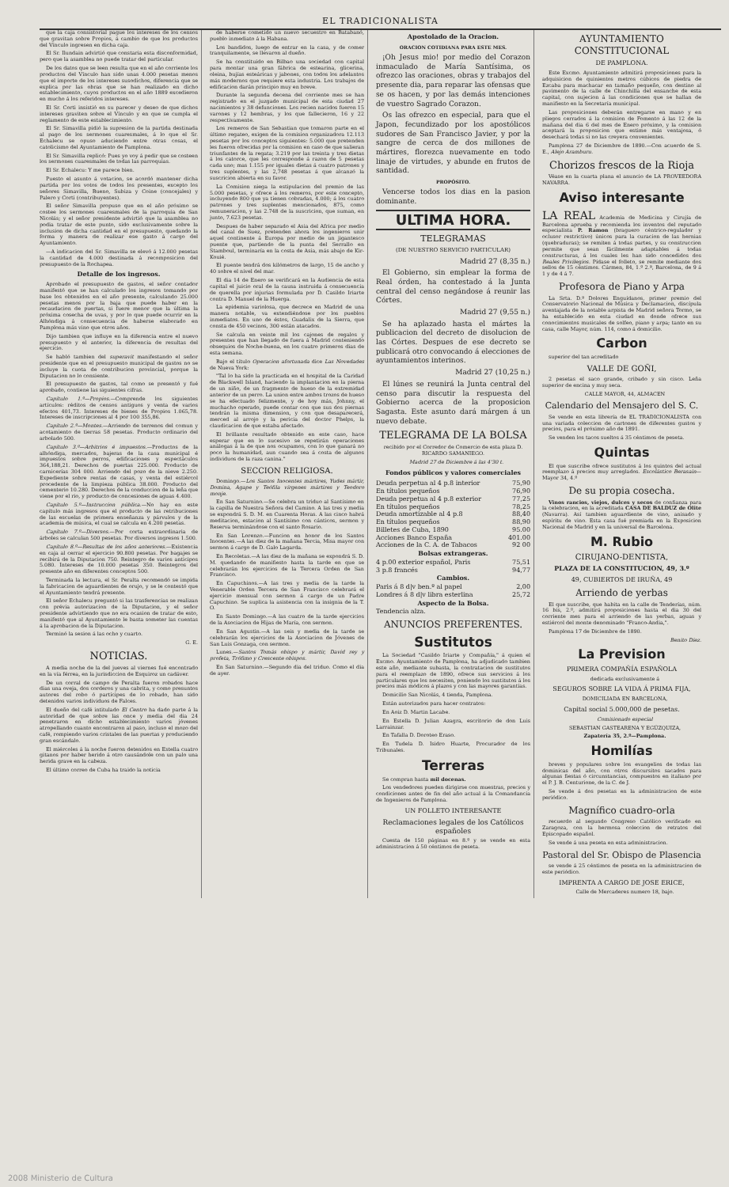EL TRADICIONALISTA
que la caja consistorial pague los intereses de los censos que gravitan sobre Propios, á cambio de que los productos del Vínculo ingresen en dicha caja.
El Sr. Ilundain advirtió que constaria esta disconformidad, pero que la asamblea no puede tratar del particular.
De los datos que se leen resulta que en el año corriente los productos del Vínculo han sido unas 4.000 pesetas menos que el importe de los intereses susodichos, diferencia que se explica por las obras que se han realizado en dicho establecimiento, cuyos productos en el año 1889 excedieron en mucho á los referidos intereses.
El Sr. Corti insistió en su parecer y deseo de que dichos intereses graviten sobre el Vínculo y en que se cumpla el reglamento de este establecimiento.
El Sr. Simavilla pidió la supresion de la partida destinada al pago de los sermones cuaresmales, á lo que el Sr. Echalecu se opuso aduciendo entre otras cosas, el catolicismo del Ayuntamiento de Pamplona.
El Sr. Simavilla replicó: Pues yo voy á pedir que se costeen los sermones cuaresmales de todas las parroquias.
El Sr. Echalecu: Y me parece bien.
Puesto el asunto á votacion, se acordó mantener dicha partida por los votos de todos los presentes, excepto los señores Simavilla, Bueno, Subiza y Coine (concejales) y Palero y Corti (contribuyentes).
El señor Simavilla propuso que en el año próximo se costee los sermones cuaresmales de la parroquia de San Nicolás; y el señor presidente advirtió que la asamblea no podia tratar de este punto, sido exclusivamente sobre la inclusion de dicha cantidad en el presupuesto, quedando la forma y manera de realizar ese gasto á cargo del Ayuntamiento.
—A indicacion del Sr. Simavilla se elevó á 12.000 pesetas la cantidad de 4.000 destinada á recomposicion del presupuesto de la Rochapea.
Detalle de los ingresos.
Aprobado el presupuesto de gastos, el señor contador manifestó que se han calculado los ingresos tomando por base los obtenidos en el año presente, calculando 25.000 pesetas menos por la baja que puede haber en la recaudacion de puertas, si fuere menor que la última la próxima cosecha de uvas, y por lo que puede ocurrir en la Alhóndiga á consecuencia de haberse elaborado en Pamplona más vino que otros años.
Dijo tambien que influye en la diferencia entre el nuevo presupuesto y el anterior, la diferencia de resultas del ejercicio.
Se habló tambien del superavit manifestando el señor presidente que en el presupuesto municipal de gastos no se incluye la cuota de contribucion provincial, porque la Diputacion no lo consiente.
El presupuesto de gastos, tal como se presentó y fué aprobado, contiene las siguientes cifras.
Capítulo 1.º—Propios.—Comprende los siguientes artículos: réditos de censos antiguos y venta de varios efectos 401,73. Intereses de bienes de Propios 1.065,78. Intereses de inscripciones al 4 por 100 355,86.
Capítulo 2.º—Montes.—Arriendo de terrenos del comun y acotamiento de tierras 58 pesetas. Producto ordinario del arbolado 500.
Capítulo 3.º—Arbitrios é impuestos.—Productos de la alhóndiga, mercados, bajeras de la casa municipal é impuestos sobre perros, edificaciones y espectáculos 364,188,21. Derechos de puertas 225.000. Producto de carnicerías 304 000. Arriendo del pozo de la nieve 2.250. Expediente sobre rentas de casas, y venta del estiércol procedente de la limpieza pública 38.000. Producto del cementerio 10.280. Derechos de la conduccion de la leña que viene por el rio, y producto de concesiones de aguas 4.400.
Capítulo 5.º—Instruccion pública.—No hay en este capítulo más ingresos que el producto de las retribuciones de las escuelas de primera enseñanza y párvulos y de la academia de música, el cual se calcula en 4.200 pesetas.
Capítulo 7.º—Diversos.—Por corta extraordinaria de árboles se calculan 500 pesetas. Por diversos ingresos 1.500.
Capítulo 8.º—Resultas de los años anteriores.—Existencia en caja al cerrar el ejercicio 90.800 pesetas. Por bagajes se recibirá de la Diputacion 750. Reintegro de varios anticipos 5.080. Intereses de 10.000 pesetas 350. Reintegros del presente año en diferentes conceptos 500.
Terminada la lectura, el Sr. Peralta recomendó se impida la fabricacion de aguardientes de orujo, y se le contestó que el Ayuntamiento tendrá presente.
El señor Echalecu preguntó si las trasferencias se realizan con prévia autorizacion de la Diputacion, y el señor presidente advirtiendo que no era ocasion de tratar de esto, manifestó que al Ayuntamiento le basta someter las cuentas á la aprobacion de la Diputacion.
Terminó la sesion á las ocho y cuarto.
G. E.
NOTICIAS.
A media noche de la del jueves al viernes fué encontrado en la vía férrea, en la jurisdiccion de Esquiroz un cadáver.
De un corral de campo de Peralta fueron robados hace dias una oveja, dos corderos y una cabrita, y como presuntos autores del robo ó partícipes de lo robado, han sido detenidos varios individuos de Falces.
El dueño del café intitulado El Centro ha dado parte á la autoridad de que sobre las once y media del dia 24 penetraron en dicho establecimiento varios jóvenes atropellando cuanto encontraron al paso, incluso el mozo del café, rompiendo varios cristales de las puertas y produciendo gran escándalo.
El miércoles á la noche fueron detenidos en Estella cuatro gitanos por haber herido á otro causándole con un palo una herida grave en la cabeza.
El último correo de Cuba ha traido la noticia
de haberse cometido un nuevo secuestro en Batabanó, pueblo inmediato á la Habana.
Los bandidos, luego de entrar en la casa, y de comer tranquilamente, se llevaron al dueño.
Se ha constituido en Bilbao una sociedad con capital para montar una gran fábrica de estearina, glicerina, oleina, bujías esteáricas y jabones, con todos los adelantos más modernos que requiere esta industria. Los trabajos de edificacion darán principio muy en breve.
Durante la segunda decena del corriente mes se han registrado en el juzgado municipal de esta ciudad 27 nacimientos y 38 defunciones. Los recien nacidos fueron 15 varones y 12 hembras, y los que fallecieron, 16 y 22 respectivamente.
Los remeros de San Sebastian que tomaron parte en el último regateo, exigen de la comision organizadora 12.113 pesetas por los conceptos siguientes: 5.000 que pretenden les fueron ofrecidas por la comision en caso de que salieran triunfantes de la regata; 3.219 por las treinta y tres dietas á los catorce, que les corresponde á razon de 5 pesetas cada uno; mas 1.155 por iguales dietas á cuatro patrones y tres suplentes, y las 2,748 pesetas á que alcanzó la suscricion abierta en su favor.
La Comision niega la estipulacion del premio de las 5.000 pesetas, y ofrece á los remeros, por este concepto, incluyendo 800 que ya tienen cobradas, 4.000; á los cuatro patrones y tres suplentes mencionados, 875, como remuneracion, y las 2.748 de la suscricion, que suman, en junto, 7.623 pesetas.
Despues de haber separado el Asia del Africa por medio del canal de Suez, pretenden ahora los ingenieros unir aquel continente á Europa por medio de un jigantesco puente que, partiendo de la punta del Serrallo en Stamboul, terminaría en la costa de Asia, más abajo de Kir-Kouié.
El puente tendrá dos kilómetros de largo, 15 de ancho y 40 sobre el nivel del mar.
El dia 14 de Enero se verificará en la Audiencia de esta capital el juicio oral de la causa instruida á consecuencia de querella por injurias formulada por D. Casildo Iriarte contra D. Manuel de la Huerga.
La epidemia variolosa, que decrece en Madrid de una manera notable, va extendiéndose por los pueblos inmediatos. En uno de éstos, Guadalix de la Sierra, que consta de 450 vecinos, 300 están atacados.
Se calcula en veinte mil los cajones de regalos y presentes que han llegado de fuera á Madrid conteniendo obsequios de Noche-buena, en los cuatro primeros dias de esta semana.
Bajo el título Operacion afortunada dice Las Novedades de Nueva York:
"Tal lo ha sido la practicada en el hospital de la Caridad de Blackwell Island, haciendo la implantacion en la pierna de un niño, de un fragmento de hueso de la extremidad anterior de un perro. La union entre ambos trozos de hueso se ha efectuado felizmente, y de hoy más, Johnny, el muchacho operado, puede contar con que sus dos piernas tendrán la misma dimension, y con que desaparecerá, merced al arrojo y la pericia del doctor Phelps, la claudicacion de que estaba afectado.
El brillante resultado obtenido en este caso, hace esperar que en lo sucesivo se repetirán operaciones análogas á la de que nos ocupamos, con lo que ganará no poco la humanidad, aun cuando sea á costa de algunos individuos de la raza canina."
SECCION RELIGIOSA.
Domingo.—Los Santos Inocentes mártires, Yudes mártir, Domina, Agape y Teófila vírgenes mártires y Teodoro monje.
En San Saturnino.—Se celebra un triduo al Santísimo en la capilla de Nuestra Señora del Camino. A las tres y media se expondrá S. D. M. en Cuarenta Horas. A las cinco habrá meditacion, estacion al Santísimo con cánticos, sermon y Reserva terminándose con el santo Rosario.
En San Lorenzo.—Funcion en honor de los Santos Inocentes.—A las diez de la mañana Tercia, Misa mayor con sermon á cargo de D. Galo Lagarda.
En Recoletas.—A las diez de la mañana se expondrá S. D. M. quedando de manifiesto hasta la tarde en que se celebrarán los ejercicios de la Tercera Orden de San Francisco.
En Capuchinos.—A las tres y media de la tarde la Venerable Orden Tercera de San Francisco celebrará el ejercicio mensual con sermon á cargo de un Padre Capuchino. Se suplica la asistencia con la insignia de la T. O.
En Santo Domingo.—A las cuatro de la tarde ejercicios de la Asociacion de Hijas de María, con sermon.
En San Agustin.—A las seis y media de la tarde se celebrarán los ejercicios de la Asociacion de Jóvenes de San Luis Gonzaga, con sermon.
Lunes.—Santos Tomás obispo y mártir, David rey y profeta, Trófimo y Crescente obispos.
En San Saturnino.—Segundo dia del triduo. Como el dia de ayer.
Apostolado de la Oracion.
ORACION COTIDIANA PARA ESTE MES.
¡Oh Jesus mio! por medio del Corazon inmaculado de María Santísima, os ofrezco las oraciones, obras y trabajos del presente dia, para reparar las ofensas que se os hacen, y por las demás intenciones de vuestro Sagrado Corazon.
Os las ofrezco en especial, para que el Japon, fecundizado por los apostólicos sudores de San Francisco Javier, y por la sangre de cerca de dos millones de mártires, florezca nuevamente en todo linaje de virtudes, y abunde en frutos de santidad.
PROPÓSITO.
Vencerse todos los dias en la pasion dominante.
ULTIMA HORA.
TELEGRAMAS
(DE NUESTRO SERVICIO PARTICULAR)
Madrid 27 (8,35 n.)
El Gobierno, sin emplear la forma de Real órden, ha contestado á la Junta central del censo negándose á reunir las Córtes.
Madrid 27 (9,55 n.)
Se ha aplazado hasta el mártes la publicacion del decreto de disolucion de las Córtes. Despues de ese decreto se publicará otro convocando á elecciones de ayuntamientos interinos.
Madrid 27 (10,25 n.)
El lúnes se reunirá la Junta central del censo para discutir la respuesta del Gobierno acerca de la proposicion Sagasta. Este asunto dará márgen á un nuevo debate.
TELEGRAMA DE LA BOLSA
recibido por el Corredor de Comercio de esta plaza D. RICARDO SAMANIEGO.
Madrid 27 de Diciembre á las 4'30 t.
Fondos públicos y valores comerciales
| Deuda perpetua al 4 p.8 interior | 75,90 |
| En títulos pequeños | 76,90 |
| Deuda perpetua al 4 p.8 exterior | 77,25 |
| En títulos pequeños | 78,25 |
| Deuda amortizable al 4 p.8 | 88,40 |
| En títulos pequeños | 88,90 |
| Billetes de Cuba, 1890 | 95.00 |
| Acciones Banco España | 401.00 |
| Acciones de la C. A. de Tabacos | 92 00 |
| Bolsas extrangeras. | |
| 4 p.00 exterior español, Paris | 75,51 |
| 3 p.8 francés | 94,77 |
| Cambios. | |
| Paris á 8 d/v ben.º al papel | 2,00 |
| Londres á 8 d/v libra esterlina | 25,72 |
| Aspecto de la Bolsa. | |
| Tendencia alza. | |
ANUNCIOS PREFERENTES.
Sustitutos
La Sociedad "Casildo Iriarte y Compañía," á quien el Excmo. Ayuntamiento de Pamplona, ha adjudicado tambien este año, mediante subasta, la contratacion de sustitutos para el reemplazo de 1890, ofrece sus servicios á los particulares que los necesiten, poniendo los sustitutos á los precios más módicos á plazos y con las mayores garantías.
Domicilio San Nicolás, 4 tienda, Pamplona.
Están autorizados para hacer contratos:
En Aoiz D. Martin Lacabe.
En Estella D. Julian Azagra, escritorio de don Luis Larrainzar.
En Tafalla D. Doroteo Eraso.
En Tudela D. Isidro Huarte, Procurador de los Tribunales.
Terreras
Se compran hasta mil docenas.
Los vendedores pueden dirigirse con muestras, precios y condiciones antes de fin del año actual á la Comandancia de Ingenieros de Pamplona.
UN FOLLETO INTERESANTE
Reclamaciones legales de los Católicos españoles
Cuesta de 150 páginas en 8.º y se vende en esta administracion á 50 céntimos de peseta.
AYUNTAMIENTO CONSTITUCIONAL
DE PAMPLONA.
Este Excmo. Ayuntamiento admitirá proposiciones para la adquisicion de quinientos metros cúbicos de piedra de Ezcaba para machacar en tamaño pequeño, con destino al pavimento de la calle de Chinchilla del ensanche de esta capital, con sujecion á las condiciones que se hallan de manifiesto en la Secretaría municipal.
Las proposiciones deberán entregarse en mano y en pliegos cerrados á la comision de Fomento á las 12 de la mañana del dia 6 del mes de Enero próximo, y la comision aceptará la proposicion que estime más ventajosa, ó desechará todas si no las creyera convenientes.
Pamplona 27 de Diciembre de 1890.—Con acuerdo de S. E., Alejo Aramburu.
Chorizos frescos de la Rioja
Véase en la cuarta plana el anuncio de LA PROVEEDORA NAVARRA.
Aviso interesante
LA REAL Academia de Medicina y Cirujía de Barcelona aprueba y recomienda los inventos del reputado especialista P. Ramon (braguero céntrico-regulador y oclusor restrictivo) únicos para la curacion de las hernias (quebraduras); se remiten á todas partes, y su construccion permite que sean fácilmente adaptables á todas constructuras, á los cuales les han sido concedidos dos Reales Privilegios. Pídase el folleto, se remite mediante dos sellos de 15 céntimos. Cármen, 84, 1.º 2.ª, Barcelona, de 9 á 1 y de 4 á 7.
Profesora de Piano y Arpa
La Srta. D.ª Dolores Enguídanos, primer premio del Conservatorio Nacional de Música y Declamacion, discípula aventajada de la notable arpista de Madrid señora Tormo, se ha establecido en esta ciudad en donde ofrece sus conocimientos musicales de solfeo, piano y arpa; tanto en su casa, calle Mayor, núm. 114, como á domicilio.
Carbon
superior del tan acreditado
VALLE DE GOÑI,
2 pesetas el saco grande, cribado y sin cisco. Leña superior de encina y muy seca.
CALLE MAYOR, 44, ALMACEN
Calendario del Mensajero del S. C.
Se vende en esta librería de EL TRADICIONALISTA con una variada coleccion de cartones de diferentes gustos y precios, para el próximo año de 1891.
Se venden los tacos sueltos á 35 céntimos de peseta.
Quintas
El que suscribe ofrece sustitutos á los quintos del actual reemplazo á precios muy arreglados. Escolástico Berasain—Mayor 34, 4.º
De su propia cosecha.
Vinos rancios, viejos, dulces y secos de confianza para la celebracion, en la acreditada CASA DE BALDUZ de Olite (Navarra). Así tambien aguardiente de vino, anisado y espíritu de vino. Esta casa fué premiada en la Exposicion Nacional de Madrid y en la universal de Barcelona.
M. Rubio
CIRUJANO-DENTISTA,
PLAZA DE LA CONSTITUCION, 49, 3.º
49, CUBIERTOS DE IRUÑA, 49
Arriendo de yerbas
El que suscribe, que habita en la calle de Tenderías, núm. 16 bis, 2.º, admitirá proposiciones hasta el dia 30 del corriente mes para el arriendo de las yerbas, aguas y estiércol del monte denominado "Franco-Andia,".
Pamplona 17 de Diciembre de 1890.
Benito Díez.
La Prevision
PRIMERA COMPAÑÍA ESPAÑOLA
dedicada exclusivamente á
SEGUROS SOBRE LA VIDA Á PRIMA FIJA,
DOMICILIADA EN BARCELONA,
Capital social 5.000,000 de pesetas.
Comisionado especial
SEBASTIAN GASTEARENA Y EGÚZQUIZA,
Zapatería 35, 2.º—Pamplona.
Homilías
breves y populares sobre los evangelios de todas las dominicas del año, con otros discursitos sacados para algunas fiestas ó circunstancias, compuestos en italiano por el P. J. B. Centurione, de la C. de J.
Se vende á dos pesetas en la administracion de este periódico.
Magnífico cuadro-orla
recuerdo al segundo Congreso Católico verificado en Zaragoza, con la hermosa coleccion de retratos del Episcopado español.
Se vende á una peseta en esta administracion.
Pastoral del Sr. Obispo de Plasencia
se vende á 25 céntimos de peseta en la administracion de este periódico.
IMPRENTA A CARGO DE JOSE ERICE,
Calle de Mercaderes numero 18, bajo.
2008 Ministerio de Cultura